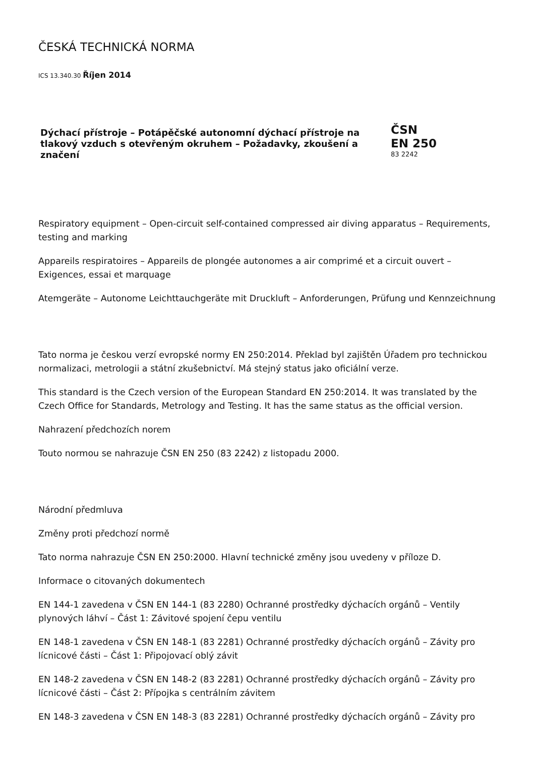ČESKÁ TECHNICKÁ NORMA
ICS 13.340.30 Říjen 2014
Dýchací přístroje – Potápěčské autonomní dýchací přístroje na tlakový vzduch s otevřeným okruhem – Požadavky, zkoušení a značení
ČSN
EN 250
83 2242
Respiratory equipment – Open-circuit self-contained compressed air diving apparatus – Requirements, testing and marking
Appareils respiratoires – Appareils de plongée autonomes a air comprimé et a circuit ouvert – Exigences, essai et marquage
Atemgeräte – Autonome Leichttauchgeräte mit Druckluft – Anforderungen, Prüfung und Kennzeichnung
Tato norma je českou verzí evropské normy EN 250:2014. Překlad byl zajištěn Úřadem pro technickou normalizaci, metrologii a státní zkušebnictví. Má stejný status jako oficiální verze.
This standard is the Czech version of the European Standard EN 250:2014. It was translated by the Czech Office for Standards, Metrology and Testing. It has the same status as the official version.
Nahrazení předchozích norem
Touto normou se nahrazuje ČSN EN 250 (83 2242) z listopadu 2000.
Národní předmluva
Změny proti předchozí normě
Tato norma nahrazuje ČSN EN 250:2000. Hlavní technické změny jsou uvedeny v příloze D.
Informace o citovaných dokumentech
EN 144-1 zavedena v ČSN EN 144-1 (83 2280) Ochranné prostředky dýchacích orgánů – Ventily plynových láhví – Část 1: Závitové spojení čepu ventilu
EN 148-1 zavedena v ČSN EN 148-1 (83 2281) Ochranné prostředky dýchacích orgánů – Závity pro lícnicové části – Část 1: Připojovací oblý závit
EN 148-2 zavedena v ČSN EN 148-2 (83 2281) Ochranné prostředky dýchacích orgánů – Závity pro lícnicové části – Část 2: Přípojka s centrálním závitem
EN 148-3 zavedena v ČSN EN 148-3 (83 2281) Ochranné prostředky dýchacích orgánů – Závity pro